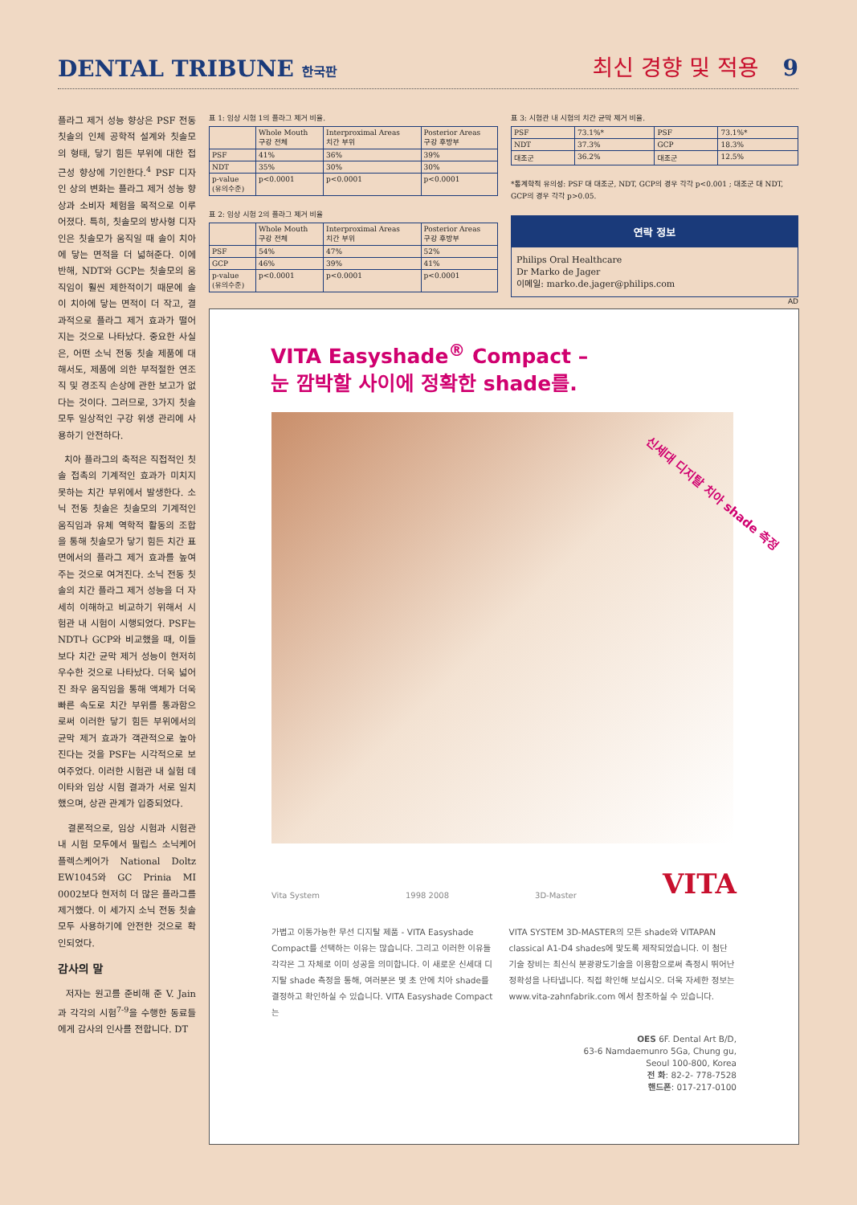DENTAL TRIBUNE 한국판 최신 경향 및 적용 9
플라그 제거 성능 향상은 PSF 전동 칫솔의 인체 공학적 설계와 칫솔모의 형태, 닿기 힘든 부위에 대한 접근성 향상에 기인한다.<sup>4</sup> PSF 디자인 상의 변화는 플라그 제거 성능 향상과 소비자 체험을 목적으로 이루어졌다. 특히, 칫솔모의 방사형 디자인은 칫솔모가 움직일 때 솔이 치아에 닿는 면적을 더 넓혀준다. 이에 반해, NDT와 GCP는 칫솔모의 움직임이 훨씬 제한적이기 때문에 솔이 치아에 닿는 면적이 더 작고, 결과적으로 플라그 제거 효과가 떨어지는 것으로 나타났다. 중요한 사실은, 어떤 소닉 전동 칫솔 제품에 대해서도, 제품에 의한 부적절한 연조직 및 경조직 손상에 관한 보고가 없다는 것이다. 그러므로, 3가지 칫솔 모두 일상적인 구강 위생 관리에 사용하기 안전하다.
치아 플라그의 축적은 직접적인 칫솔 접촉의 기계적인 효과가 미치지 못하는 치간 부위에서 발생한다. 소닉 전동 칫솔은 칫솔모의 기계적인 움직임과 유체 역학적 활동의 조합을 통해 칫솔모가 닿기 힘든 치간 표면에서의 플라그 제거 효과를 높여주는 것으로 여겨진다. 소닉 전동 칫솔의 치간 플라그 제거 성능을 더 자세히 이해하고 비교하기 위해서 시험관 내 시험이 시행되었다. PSF는 NDT나 GCP와 비교했을 때, 이들보다 치간 균막 제거 성능이 현저히 우수한 것으로 나타났다. 더욱 넓어진 좌우 움직임을 통해 액체가 더욱 빠른 속도로 치간 부위를 통과함으로써 이러한 닿기 힘든 부위에서의 균막 제거 효과가 객관적으로 높아진다는 것을 PSF는 시각적으로 보여주었다. 이러한 시험관 내 실험 데이타와 임상 시험 결과가 서로 일치했으며, 상관 관계가 입증되었다.
결론적으로, 임상 시험과 시험관 내 시험 모두에서 필립스 소닉케어 플렉스케어가 National Doltz EW1045와 GC Prinia MI 0002보다 현저히 더 많은 플라그를 제거했다. 이 세가지 소닉 전동 칫솔 모두 사용하기에 안전한 것으로 확인되었다.
감사의 말
저자는 원고를 준비해 준 V. Jain과 각각의 시험<sup>7-9</sup>을 수행한 동료들에게 감사의 인사를 전합니다. DT
표 1: 임상 시험 1의 플라그 제거 비율.
| | Whole Mouth 구강 전체 | Interproximal Areas 치간 부위 | Posterior Areas 구강 후방부 |
| --- | --- | --- | --- |
| PSF | 41% | 36% | 39% |
| NDT | 35% | 30% | 30% |
| p-value (유의수준) | p<0.0001 | p<0.0001 | p<0.0001 |
표 2: 임상 시험 2의 플라그 제거 비율
| | Whole Mouth 구강 전체 | Interproximal Areas 치간 부위 | Posterior Areas 구강 후방부 |
| --- | --- | --- | --- |
| PSF | 54% | 47% | 52% |
| GCP | 46% | 39% | 41% |
| p-value (유의수준) | p<0.0001 | p<0.0001 | p<0.0001 |
표 3: 시험관 내 시험의 치간 균막 제거 비율.
| PSF | 73.1%* | PSF | 73.1%* |
| NDT | 37.3% | GCP | 18.3% |
| 대조군 | 36.2% | 대조군 | 12.5% |
*통계학적 유의성: PSF 대 대조군, NDT, GCP의 경우 각각 p<0.001 ; 대조군 대 NDT, GCP의 경우 각각 p>0.05.
연락 정보
Philips Oral Healthcare
Dr Marko de Jager
이메일: marko.de.jager@philips.com
AD
VITA Easyshade<sup>®</sup> Compact –
눈 깜박할 사이에 정확한 shade를.
신세대 디지탈 치아 shade 측정
Vita System 1998 2008 3D-Master VITA
가볍고 이동가능한 무선 디지탈 제품 - VITA Easyshade Compact를 선택하는 이유는 많습니다. 그리고 이러한 이유들 각각은 그 자체로 이미 성공을 의미합니다. 이 새로운 신세대 디지탈 shade 측정을 통해, 여러분은 몇 초 안에 치아 shade를 결정하고 확인하실 수 있습니다. VITA Easyshade Compact는
VITA SYSTEM 3D-MASTER의 모든 shade와 VITAPAN classical A1-D4 shades에 맞도록 제작되었습니다. 이 첨단 기술 장비는 최신식 분광광도기술을 이용함으로써 측정시 뛰어난 정확성을 나타냅니다. 직접 확인해 보십시오. 더욱 자세한 정보는 www.vita-zahnfabrik.com 에서 참조하실 수 있습니다.
OES 6F. Dental Art B/D,
63-6 Namdaemunro 5Ga, Chung gu,
Seoul 100-800, Korea
전 화: 82-2- 778-7528
핸드폰: 017-217-0100